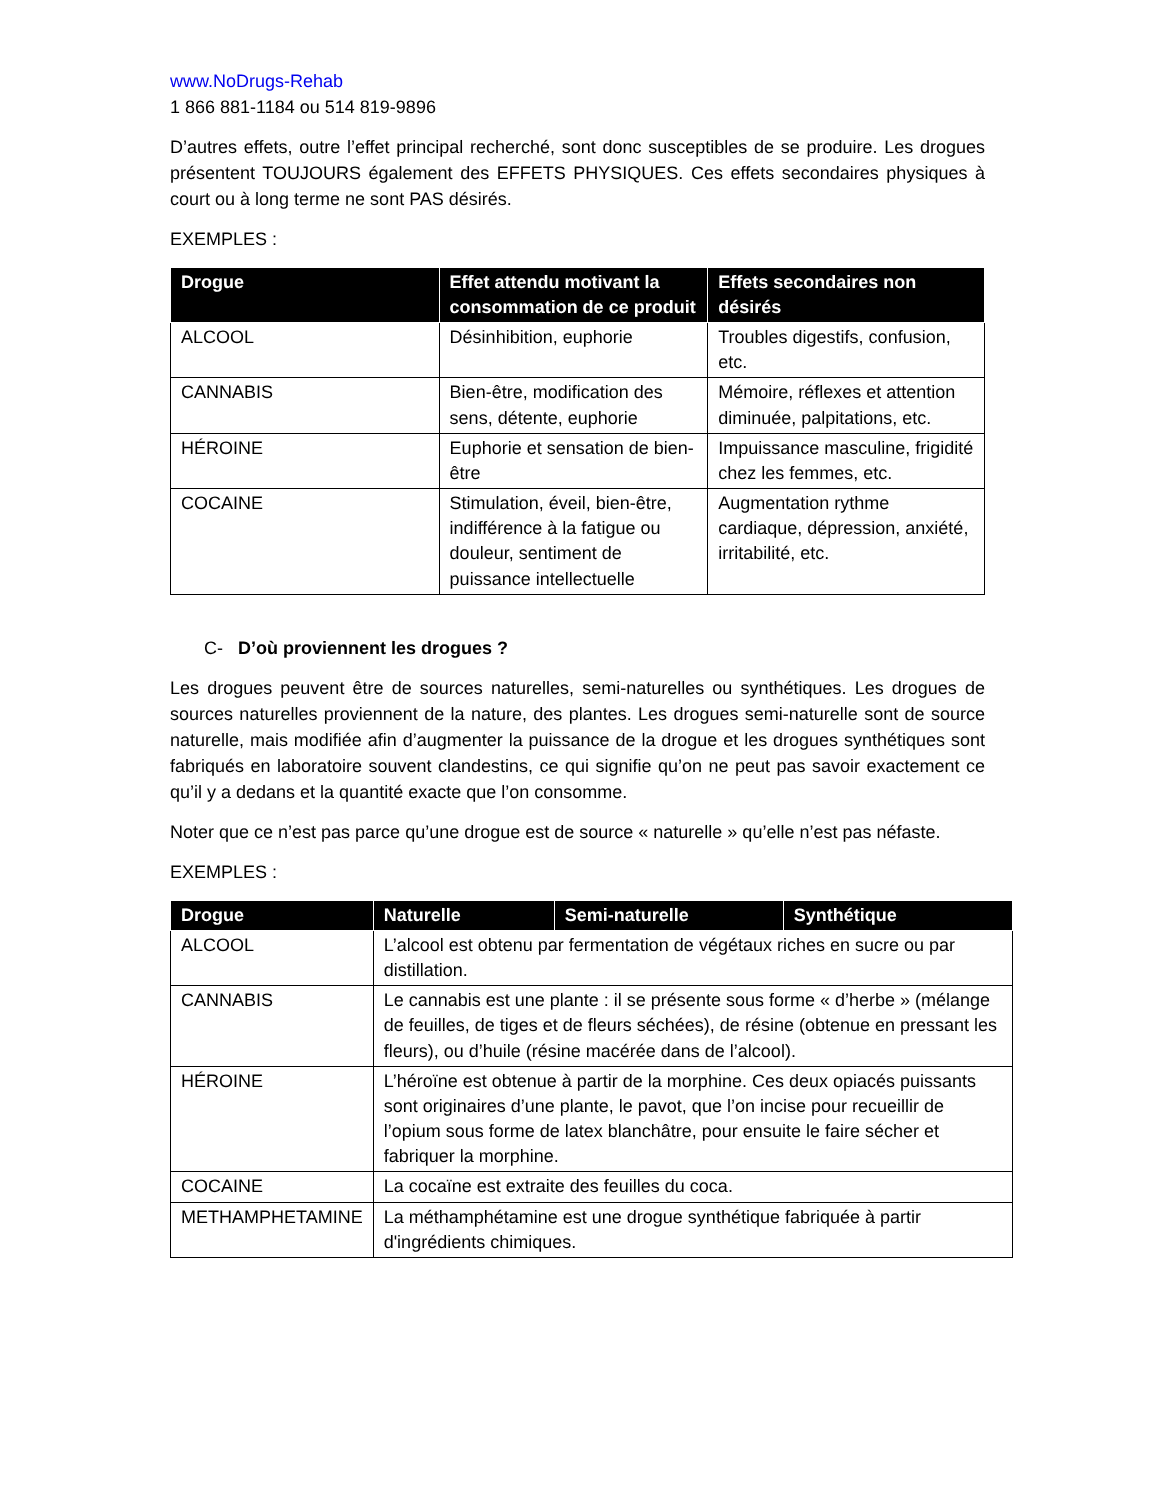www.NoDrugs-Rehab
1 866 881-1184 ou 514 819-9896
D’autres effets, outre l’effet principal recherché, sont donc susceptibles de se produire. Les drogues présentent TOUJOURS également des EFFETS PHYSIQUES. Ces effets secondaires physiques à court ou à long terme ne sont PAS désirés.
EXEMPLES :
| Drogue | Effet attendu motivant la consommation de ce produit | Effets secondaires non désirés |
| --- | --- | --- |
| ALCOOL | Désinhibition, euphorie | Troubles digestifs, confusion, etc. |
| CANNABIS | Bien-être, modification des sens, détente, euphorie | Mémoire, réflexes et attention diminuée, palpitations, etc. |
| HÉROINE | Euphorie et sensation de bien-être | Impuissance masculine, frigidité chez les femmes, etc. |
| COCAINE | Stimulation, éveil, bien-être, indifférence à la fatigue ou douleur, sentiment de puissance intellectuelle | Augmentation rythme cardiaque, dépression, anxiété, irritabilité, etc. |
C- D’où proviennent les drogues ?
Les drogues peuvent être de sources naturelles, semi-naturelles ou synthétiques. Les drogues de sources naturelles proviennent de la nature, des plantes. Les drogues semi-naturelle sont de source naturelle, mais modifiée afin d’augmenter la puissance de la drogue et les drogues synthétiques sont fabriqués en laboratoire souvent clandestins, ce qui signifie qu’on ne peut pas savoir exactement ce qu’il y a dedans et la quantité exacte que l’on consomme.
Noter que ce n’est pas parce qu’une drogue est de source « naturelle » qu’elle n’est pas néfaste.
EXEMPLES :
| Drogue | Naturelle | Semi-naturelle | Synthétique |
| --- | --- | --- | --- |
| ALCOOL | L’alcool est obtenu par fermentation de végétaux riches en sucre ou par distillation. | | |
| CANNABIS | Le cannabis est une plante : il se présente sous forme « d’herbe » (mélange de feuilles, de tiges et de fleurs séchées), de résine (obtenue en pressant les fleurs), ou d’huile (résine macérée dans de l’alcool). | | |
| HÉROINE | L’héroïne est obtenue à partir de la morphine. Ces deux opiacés puissants sont originaires d’une plante, le pavot, que l’on incise pour recueillir de l’opium sous forme de latex blanchâtre, pour ensuite le faire sécher et fabriquer la morphine. | | |
| COCAINE | La cocaïne est extraite des feuilles du coca. | | |
| METHAMPHETAMINE | La méthamphétamine est une drogue synthétique fabriquée à partir d'ingrédients chimiques. | | |